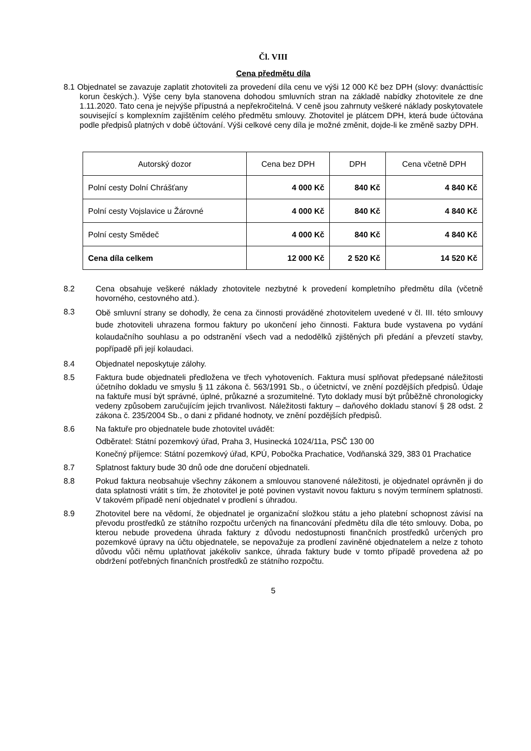Čl. VIII
Cena předmětu díla
8.1 Objednatel se zavazuje zaplatit zhotoviteli za provedení díla cenu ve výši 12 000 Kč bez DPH (slovy: dvanácttisíc korun českých.). Výše ceny byla stanovena dohodou smluvních stran na základě nabídky zhotovitele ze dne 1.11.2020. Tato cena je nejvýše přípustná a nepřekročitelná. V ceně jsou zahrnuty veškeré náklady poskytovatele související s komplexním zajištěním celého předmětu smlouvy. Zhotovitel je plátcem DPH, která bude účtována podle předpisů platných v době účtování. Výši celkové ceny díla je možné změnit, dojde-li ke změně sazby DPH.
| Autorský dozor | Cena bez DPH | DPH | Cena včetně DPH |
| Polní cesty Dolní Chrášťany | 4 000 Kč | 840 Kč | 4 840 Kč |
| Polní cesty Vojslavice u Žárovné | 4 000 Kč | 840 Kč | 4 840 Kč |
| Polní cesty Smědeč | 4 000 Kč | 840 Kč | 4 840 Kč |
| Cena díla celkem | 12 000 Kč | 2 520 Kč | 14 520 Kč |
8.2 Cena obsahuje veškeré náklady zhotovitele nezbytné k provedení kompletního předmětu díla (včetně hovorného, cestovného atd.).
8.3
Obě smluvní strany se dohodly, že cena za činnosti prováděné zhotovitelem uvedené v čl. III. této smlouvy bude zhotoviteli uhrazena formou faktury po ukončení jeho činnosti. Faktura bude vystavena po vydání kolaudačního souhlasu a po odstranění všech vad a nedodělků zjištěných při předání a převzetí stavby, popřípadě při její kolaudaci.
8.4 Objednatel neposkytuje zálohy.
8.5 Faktura bude objednateli předložena ve třech vyhotoveních. Faktura musí splňovat předepsané náležitosti účetního dokladu ve smyslu § 11 zákona č. 563/1991 Sb., o účetnictví, ve znění pozdějších předpisů. Údaje na faktuře musí být správné, úplné, průkazné a srozumitelné. Tyto doklady musí být průběžně chronologicky vedeny způsobem zaručujícím jejich trvanlivost. Náležitosti faktury – daňového dokladu stanoví § 28 odst. 2 zákona č. 235/2004 Sb., o dani z přidané hodnoty, ve znění pozdějších předpisů.
8.6 Na faktuře pro objednatele bude zhotovitel uvádět:
Odběratel: Státní pozemkový úřad, Praha 3, Husinecká 1024/11a, PSČ 130 00
Konečný příjemce: Státní pozemkový úřad, KPÚ, Pobočka Prachatice, Vodňanská 329, 383 01 Prachatice
8.7 Splatnost faktury bude 30 dnů ode dne doručení objednateli.
8.8 Pokud faktura neobsahuje všechny zákonem a smlouvou stanovené náležitosti, je objednatel oprávněn ji do data splatnosti vrátit s tím, že zhotovitel je poté povinen vystavit novou fakturu s novým termínem splatnosti. V takovém případě není objednatel v prodlení s úhradou.
8.9 Zhotovitel bere na vědomí, že objednatel je organizační složkou státu a jeho platební schopnost závisí na převodu prostředků ze státního rozpočtu určených na financování předmětu díla dle této smlouvy. Doba, po kterou nebude provedena úhrada faktury z důvodu nedostupnosti finančních prostředků určených pro pozemkové úpravy na účtu objednatele, se nepovažuje za prodlení zaviněné objednatelem a nelze z tohoto důvodu vůči němu uplatňovat jakékoliv sankce, úhrada faktury bude v tomto případě provedena až po obdržení potřebných finančních prostředků ze státního rozpočtu.
5